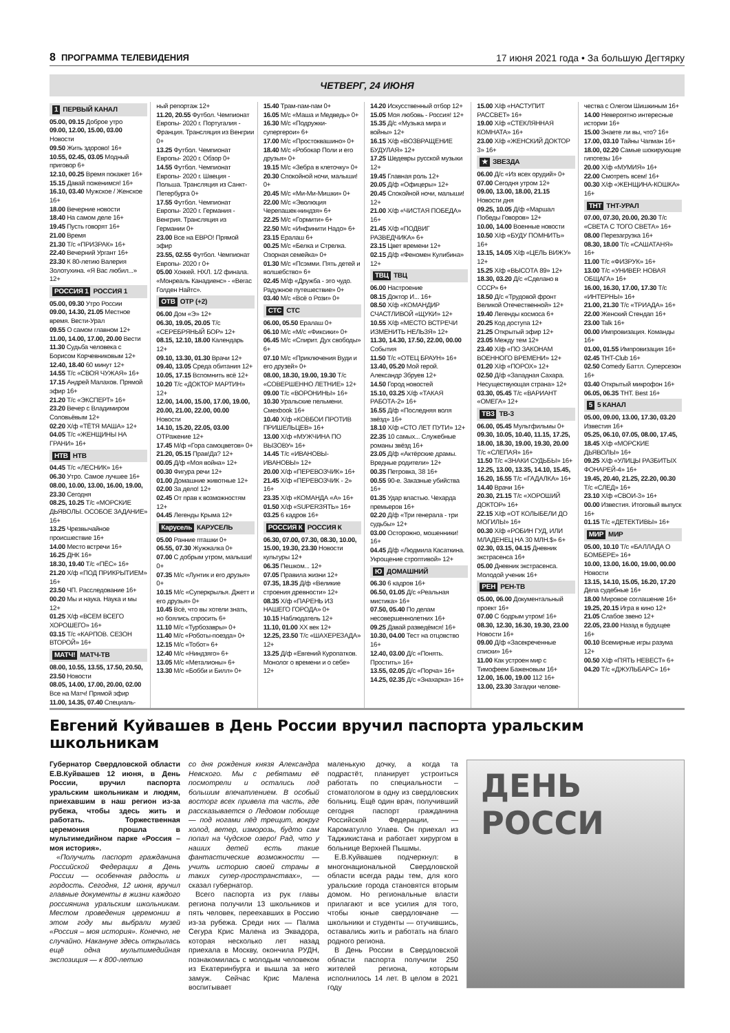8 ПРОГРАММА ТЕЛЕВИДЕНИЯ
17 июня 2021 года • За большую Дегтярку
ЧЕТВЕРГ, 24 ИЮНЯ
1 ПЕРВЫЙ КАНАЛ
05.00, 09.15 Доброе утро
09.00, 12.00, 15.00, 03.00 Новости
09.50 Жить здорово! 16+
10.55, 02.45, 03.05 Модный приговор 6+
12.10, 00.25 Время покажет 16+
15.15 Давай поженимся! 16+
16.10, 03.40 Мужское / Женское 16+
18.00 Вечерние новости
18.40 На самом деле 16+
19.45 Пусть говорят 16+
21.00 Время
21.30 Т/с «ПРИЗРАК» 16+
22.40 Вечерний Ургант 16+
23.30 К 80-летию Валерия Золотухина. «Я Вас любил...» 12+
РОССИЯ 1 РОССИЯ 1
05.00, 09.30 Утро России
09.00, 14.30, 21.05 Местное время. Вести-Урал
09.55 О самом главном 12+
11.00, 14.00, 17.00, 20.00 Вести
11.30 Судьба человека с Борисом Корчевниковым 12+
12.40, 18.40 60 минут 12+
14.55 Т/с «СВОЯ ЧУЖАЯ» 16+
17.15 Андрей Малахов. Прямой эфир 16+
21.20 Т/с «ЭКСПЕРТ» 16+
23.20 Вечер с Владимиром Соловьёвым 12+
02.20 Х/ф «ТЁТЯ МАША» 12+
04.05 Т/с «ЖЕНЩИНЫ НА ГРАНИ» 16+
НТВ НТВ
04.45 Т/с «ЛЕСНИК» 16+
06.30 Утро. Самое лучшее 16+
08.00, 10.00, 13.00, 16.00, 19.00, 23.30 Сегодня
08.25, 10.25 Т/с «МОРСКИЕ ДЬЯВОЛЫ. ОСОБОЕ ЗАДАНИЕ» 16+
13.25 Чрезвычайное происшествие 16+
14.00 Место встречи 16+
16.25 ДНК 16+
18.30, 19.40 Т/с «ПЁС» 16+
21.20 Х/ф «ПОД ПРИКРЫТИЕМ» 16+
23.50 ЧП. Расследование 16+
00.20 Мы и наука. Наука и мы 12+
01.25 Х/ф «ВСЕМ ВСЕГО ХОРОШЕГО» 16+
03.15 Т/с «КАРПОВ. СЕЗОН ВТОРОЙ» 16+
МАТЧ! МАТЧ-ТВ
08.00, 10.55, 13.55, 17.50, 20.50, 23.50 Новости
08.05, 14.00, 17.00, 20.00, 02.00 Все на Матч! Прямой эфир
11.00, 14.35, 07.40 Специаль-
ный репортаж 12+
11.20, 20.55 Футбол. Чемпионат Европы- 2020 г. Португалия - Франция. Трансляция из Венгрии 0+
13.25 Футбол. Чемпионат Европы- 2020 г. Обзор 0+
14.55 Футбол. Чемпионат Европы- 2020 г. Швеция - Польша. Трансляция из Санкт-Петербурга 0+
17.55 Футбол. Чемпионат Европы- 2020 г. Германия - Венгрия. Трансляция из Германии 0+
23.00 Все на ЕВРО! Прямой эфир
23.55, 02.55 Футбол. Чемпионат Европы- 2020 г 0+
05.00 Хоккей. НХЛ. 1/2 финала. «Монреаль Канадиенс» - «Вегас Голден Найтс».
ОТВ ОТР (+2)
06.00 Дом «Э» 12+
06.30, 19.05, 20.05 Т/с «СЕРЕБРЯНЫЙ БОР» 12+
08.15, 12.10, 18.00 Календарь 12+
09.10, 13.30, 01.30 Врачи 12+
09.40, 13.05 Среда обитания 12+
10.05, 17.15 Вспомнить всё 12+
10.20 Т/с «ДОКТОР МАРТИН» 12+
12.00, 14.00, 15.00, 17.00, 19.00, 20.00, 21.00, 22.00, 00.00 Новости
14.10, 15.20, 22.05, 03.00 ОТРажение 12+
17.45 М/ф «Гора самоцветов» 0+
21.20, 05.15 Прав!Да? 12+
00.05 Д/ф «Моя война» 12+
00.30 Фигура речи 12+
01.00 Домашние животные 12+
02.00 За дело! 12+
02.45 От прав к возможностям 12+
04.45 Легенды Крыма 12+
Карусель КАРУСЕЛЬ
05.00 Ранние пташки 0+
06.55, 07.30 Жужжалка 0+
07.00 С добрым утром, малыши! 0+
07.35 М/с «Лунтик и его друзья» 0+
10.15 М/с «Суперкрылья. Джетт и его друзья» 0+
10.45 Всё, что вы хотели знать, но боялись спросить 6+
11.10 М/с «Турбозавры» 0+
11.40 М/с «Роботы-поезда» 0+
12.15 М/с «Тобот» 6+
12.40 М/с «Ниндзяго» 6+
13.05 М/с «Металионы» 6+
13.30 М/с «Бобби и Билл» 0+
15.40 Трам-пам-пам 0+
16.05 М/с «Маша и Медведь» 0+
16.30 М/с «Подружки-супергерои» 6+
17.00 М/с «Простоквашино» 0+
18.40 М/с «Робокар Поли и его друзья» 0+
19.15 М/с «Зебра в клеточку» 0+
20.30 Спокойной ночи, малыши! 0+
20.45 М/с «Ми-Ми-Мишки» 0+
22.00 М/с «Эволюция Черепашек-ниндзя» 6+
22.25 М/с «Гормити» 6+
22.50 М/с «Инфинити Надо» 6+
23.15 Ералаш 6+
00.25 М/с «Белка и Стрелка. Озорная семейка» 0+
01.30 М/с «Псэмми. Пять детей и волшебство» 6+
02.45 М/ф «Дружба - это чудо. Радужное путешествие» 0+
03.40 М/с «Всё о Рози» 0+
СТС СТС
06.00, 05.50 Ералаш 0+
06.10 М/с «М/с «Фиксики» 0+
06.45 М/с «Спирит. Дух свободы» 6+
07.10 М/с «Приключения Вуди и его друзей» 0+
08.00, 18.30, 19.00, 19.30 Т/с «СОВЕРШЕННО ЛЕТНИЕ» 12+
09.00 Т/с «ВОРОНИНЫ» 16+
10.30 Уральские пельмени. Смехbook 16+
10.40 Х/ф «КОВБОИ ПРОТИВ ПРИШЕЛЬЦЕВ» 16+
13.00 Х/ф «МУЖЧИНА ПО ВЫЗОВУ» 16+
14.45 Т/с «ИВАНОВЫ-ИВАНОВЫ» 12+
20.00 Х/ф «ПЕРЕВОЗЧИК» 16+
21.45 Х/ф «ПЕРЕВОЗЧИК - 2» 16+
23.35 Х/ф «КОМАНДА «А» 16+
01.50 Х/ф «SUPERЗЯТЬ» 16+
03.25 6 кадров 16+
РОССИЯ К РОССИЯ К
06.30, 07.00, 07.30, 08.30, 10.00, 15.00, 19.30, 23.30 Новости культуры 12+
06.35 Пешком... 12+
07.05 Правила жизни 12+
07.35, 18.35 Д/ф «Великие строения древности» 12+
08.35 Х/ф «ПАРЕНЬ ИЗ НАШЕГО ГОРОДА» 0+
10.15 Наблюдатель 12+
11.10, 01.00 XX век 12+
12.25, 23.50 Т/с «ШАХЕРЕЗАДА» 12+
13.25 Д/ф «Евгений Куропатков. Монолог о времени и о себе» 12+
14.20 Искусственный отбор 12+
15.05 Моя любовь - Россия! 12+
15.35 Д/с «Музыка мира и войны» 12+
16.15 Х/ф «ВОЗВРАЩЕНИЕ БУДУЛАЯ» 12+
17.25 Шедевры русской музыки 12+
19.45 Главная роль 12+
20.05 Д/ф «Офицеры» 12+
20.45 Спокойной ночи, малыши! 12+
21.00 Х/ф «ЧИСТАЯ ПОБЕДА» 16+
21.45 Х/ф «ПОДВИГ РАЗВЕДЧИКА» 6+
23.15 Цвет времени 12+
02.15 Д/ф «Феномен Кулибина» 12+
ТВЦ ТВЦ
06.00 Настроение
08.15 Доктор И... 16+
08.50 Х/ф «КОМАНДИР СЧАСТЛИВОЙ «ЩУКИ» 12+
10.55 Х/ф «МЕСТО ВСТРЕЧИ ИЗМЕНИТЬ НЕЛЬЗЯ» 12+
11.30, 14.30, 17.50, 22.00, 00.00 События
11.50 Т/с «ОТЕЦ БРАУН» 16+
13.40, 05.20 Мой герой. Александр Збруев 12+
14.50 Город новостей
15.10, 03.25 Х/ф «ТАКАЯ РАБОТА-2» 16+
16.55 Д/ф «Последняя воля звёзд» 16+
18.10 Х/ф «СТО ЛЕТ ПУТИ» 12+
22.35 10 самых... Служебные романы звёзд 16+
23.05 Д/ф «Актёрские драмы. Вредные родители» 12+
00.35 Петровка, 38 16+
00.55 90-е. Заказные убийства 16+
01.35 Удар властью. Чехарда премьеров 16+
02.20 Д/ф «Три генерала - три судьбы» 12+
03.00 Осторожно, мошенники! 16+
04.45 Д/ф «Людмила Касаткина. Укрощение строптивой» 12+
Ю ДОМАШНИЙ
06.30 6 кадров 16+
06.50, 01.05 Д/с «Реальная мистика» 16+
07.50, 05.40 По делам несовершеннолетних 16+
09.25 Давай разведёмся! 16+
10.30, 04.00 Тест на отцовство 16+
12.40, 03.00 Д/с «Понять. Простить» 16+
13.55, 02.05 Д/с «Порча» 16+
14.25, 02.35 Д/с «Знахарка» 16+
15.00 Х/ф «НАСТУПИТ РАССВЕТ» 16+
19.00 Х/ф «СТЕКЛЯННАЯ КОМНАТА» 16+
23.00 Х/ф «ЖЕНСКИЙ ДОКТОР 3» 16+
★ ЗВЕЗДА
06.00 Д/с «Из всех орудий» 0+
07.00 Сегодня утром 12+
09.00, 13.00, 18.00, 21.15 Новости дня
09.25, 10.05 Д/ф «Маршал Победы Говоров» 12+
10.00, 14.00 Военные новости
10.50 Х/ф «БУДУ ПОМНИТЬ» 16+
13.15, 14.05 Х/ф «ЦЕЛЬ ВИЖУ» 12+
15.25 Х/ф «ВЫСОТА 89» 12+
18.30, 03.20 Д/с «Сделано в СССР» 6+
18.50 Д/с «Трудовой фронт Великой Отечественной» 12+
19.40 Легенды космоса 6+
20.25 Код доступа 12+
21.25 Открытый эфир 12+
23.05 Между тем 12+
23.40 Х/ф «ПО ЗАКОНАМ ВОЕННОГО ВРЕМЕНИ» 12+
01.20 Х/ф «ПОРОХ» 12+
02.50 Д/ф «Западная Сахара. Несуществующая страна» 12+
03.30, 05.45 Т/с «ВАРИАНТ «ОМЕГА» 12+
ТВ3 ТВ-3
06.00, 05.45 Мультфильмы 0+
09.30, 10.05, 10.40, 11.15, 17.25, 18.00, 18.30, 19.00, 19.30, 20.00 Т/с «СЛЕПАЯ» 16+
11.50 Т/с «ЗНАКИ СУДЬБЫ» 16+
12.25, 13.00, 13.35, 14.10, 15.45, 16.20, 16.55 Т/с «ГАДАЛКА» 16+
14.40 Врачи 16+
20.30, 21.15 Т/с «ХОРОШИЙ ДОКТОР» 16+
22.15 Х/ф «ОТ КОЛЫБЕЛИ ДО МОГИЛЫ» 16+
00.30 Х/ф «РОБИН ГУД, ИЛИ МЛАДЕНЕЦ НА 30 МЛН.$» 6+
02.30, 03.15, 04.15 Дневник экстрасенса 16+
05.00 Дневник экстрасенса. Молодой ученик 16+
РЕН РЕН-ТВ
05.00, 06.00 Документальный проект 16+
07.00 С бодрым утром! 16+
08.30, 12.30, 16.30, 19.30, 23.00 Новости 16+
09.00 Д/ф «Засекреченные списки» 16+
11.00 Как устроен мир с Тимофеем Баженовым 16+
12.00, 16.00, 19.00 112 16+
13.00, 23.30 Загадки челове-
чества с Олегом Шишкиным 16+
14.00 Невероятно интересные истории 16+
15.00 Знаете ли вы, что? 16+
17.00, 03.10 Тайны Чапман 16+
18.00, 02.20 Самые шокирующие гипотезы 16+
20.00 Х/ф «МУМИЯ» 16+
22.00 Смотреть всем! 16+
00.30 Х/ф «ЖЕНЩИНА-КОШКА» 16+
ТНТ ТНТ-УРАЛ
07.00, 07.30, 20.00, 20.30 Т/с «СВЕТА С ТОГО СВЕТА» 16+
08.00 Перезагрузка 16+
08.30, 18.00 Т/с «САШАТАНЯ» 16+
11.00 Т/с «ФИЗРУК» 16+
13.00 Т/с «УНИВЕР. НОВАЯ ОБЩАГА» 16+
16.00, 16.30, 17.00, 17.30 Т/с «ИНТЕРНЫ» 16+
21.00, 21.30 Т/с «ТРИАДА» 16+
22.00 Женский Стендап 16+
23.00 Talk 16+
00.00 Импровизация. Команды 16+
01.00, 01.55 Импровизация 16+
02.45 THT-Club 16+
02.50 Comedy Баттл. Суперсезон 16+
03.40 Открытый микрофон 16+
06.05, 06.35 ТНТ. Best 16+
5 5 КАНАЛ
05.00, 09.00, 13.00, 17.30, 03.20 Известия 16+
05.25, 06.10, 07.05, 08.00, 17.45, 18.45 Х/ф «МОРСКИЕ ДЬЯВОЛЫ» 16+
09.25 Х/ф «УЛИЦЫ РАЗБИТЫХ ФОНАРЕЙ-4» 16+
19.45, 20.40, 21.25, 22.20, 00.30 Т/с «СЛЕД» 16+
23.10 Х/ф «СВОИ-3» 16+
00.00 Известия. Итоговый выпуск 16+
01.15 Т/с «ДЕТЕКТИВЫ» 16+
МИР МИР
05.00, 10.10 Т/с «БАЛЛАДА О БОМБЕРЕ» 16+
10.00, 13.00, 16.00, 19.00, 00.00 Новости
13.15, 14.10, 15.05, 16.20, 17.20 Дела судебные 16+
18.00 Мировое соглашение 16+
19.25, 20.15 Игра в кино 12+
21.05 Слабое звено 12+
22.05, 23.00 Назад в будущее 16+
00.10 Всемирные игры разума 12+
00.50 Х/ф «ПЯТЬ НЕВЕСТ» 6+
04.20 Т/с «ДЖУЛЬБАРС» 16+
Евгений Куйвашев в День России вручил паспорта уральским школьникам
Губернатор Свердловской области Е.В.Куйвашев 12 июня, в День России, вручил паспорта уральским школьникам и людям, приехавшим в наш регион из-за рубежа, чтобы здесь жить и работать. Торжественная церемония прошла в мультимедийном парке «Россия – моя история».
«Получить паспорт гражданина Российской Федерации в День России — особенная радость и гордость. Сегодня, 12 июня, вручил главные документы в жизни каждого россиянина уральским школьникам. Местом проведения церемонии в этом году мы выбрали музей «Россия – моя история». Конечно, не случайно. Накануне здесь открылась ещё одна мультимедийная экспозиция — к 800-летию
со дня рождения князя Александра Невского. Мы с ребятами её посмотрели и остались под большим впечатлением. В особый восторг всех привела та часть, где рассказывается о Ледовом побоище — под ногами лёд трещит, вокруг холод, ветер, изморозь, будто сам попал на Чудское озеро! Рад, что у наших детей есть такие фантастические возможности — учить историю своей страны в таких супер-пространствах», — сказал губернатор.
Всего паспорта из рук главы региона получили 13 школьников и пять человек, переехавших в Россию из-за рубежа. Среди них — Палма Сегура Крис Малена из Эквадора, которая несколько лет назад приехала в Москву, окончила РУДН, познакомилась с молодым человеком из Екатеринбурга и вышла за него замуж. Сейчас Крис Малена воспитывает
маленькую дочку, а когда та подрастёт, планирует устроиться работать по специальности – стоматологом в одну из свердловских больниц. Ещё один врач, получивший сегодня паспорт гражданина Российской Федерации, — Кароматулло Улаев. Он приехал из Таджикистана и работает хирургом в больнице Верхней Пышмы.
Е.В.Куйвашев подчеркнул: в многонациональной Свердловской области всегда рады тем, для кого уральские города становятся вторым домом. Но региональные власти прилагают и все усилия для того, чтобы юные свердловчане — школьники и студенты — отучившись, оставались жить и работать на благо родного региона.
В День России в Свердловской области паспорта получили 250 жителей региона, которым исполнилось 14 лет. В целом в 2021 году
ДЕНЬ
РОССИ